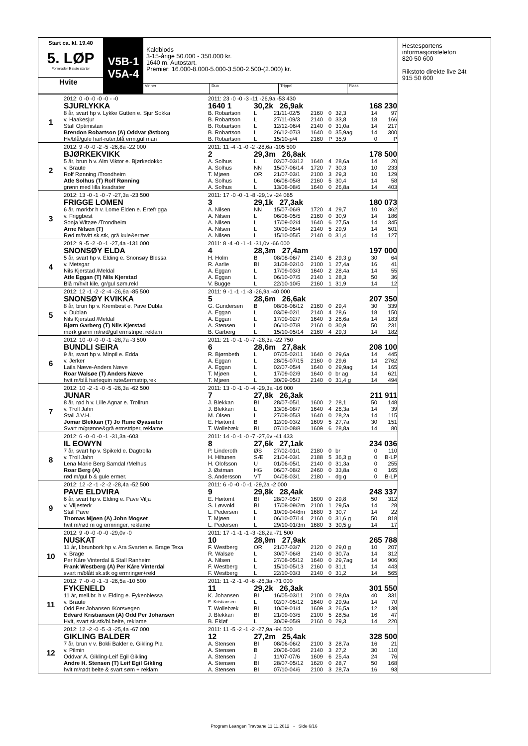Start ca. kl. 19.40
5. LØP
Formrader 5 siste starter
Hvite
V5B-1
V5A-4
Kaldblods
3-15-årige 50.000 - 350.000 kr.
1640 m. Autostart.
Premier: 16.000-8.000-5.000-3.500-2.500-(2.000) kr.
Vinner Duo Trippel Plass
| | 2012: 0 -0 -0 -0 -0 - -0 | 2011: 23 -0 -0 -3 -11 -26,9a -53 430 | | | | | | | |
| 1 | SJURLYKKA | 1640 1 | 30,2k 26,9ak | | | | | 168 230 | |
| | 8 år, svart hp v. Lykke Gutten e. Sjur Sokka | B. Robartson | L | 21/11-02/5 | 2160 | 0 | 32,3 | 14 | 97 |
| | v. Haakesjur | B. Robartson | L | 27/11-09/3 | 2140 | 0 | 33,8 | 18 | 166 |
| | Stall Optimistan | B. Robartson | L | 12/12-06/4 | 2140 | 0 | 31,0a | 14 | 217 |
| | Brendon Robartson (A) Oddvar Østborg | B. Robartson | L | 26/12-07/3 | 1640 | 0 | 35,9ag | 14 | 300 |
| | Hv/blå/gule harl-ruter,blå erm,gul man | B. Robartson | L | 15/10-p/4 | 2160 | P | 35,9 | 0 | P |
| | 2012: 9 -0 -0 -2 -5 -26,8a -22 000 | 2011: 11 -4 -1 -0 -2 -28,6a -105 500 | | | | | | | |
| 2 | BJØRKEKVIKK | 2 | 29,3m 26,8ak | | | | | 178 500 | |
| | 5 år, brun h v. Alm Viktor e. Bjørkedokko | A. Solhus | L | 02/07-03/12 | 1640 | 4 | 28,6a | 14 | 20 |
| | v. Braute | A. Solhus | NN | 15/07-06/14 | 1720 | 7 | 30,3 | 10 | 233 |
| | Rolf Rønning /Trondheim | T. Mjøen | OR | 21/07-03/1 | 2100 | 3 | 29,3 | 10 | 129 |
| | Atle Solhus (T) Rolf Rønning | A. Solhus | L | 06/08-05/8 | 2160 | 5 | 30,4 | 14 | 58 |
| | grønn med lilla kvadrater | A. Solhus | L | 13/08-08/6 | 1640 | 0 | 26,8a | 14 | 403 |
| | 2012: 13 -0 -1 -0 -7 -27,3a -23 500 | 2011: 17 -0 -0 -1 -8 -29,1v -24 065 | | | | | | | |
| 3 | FRIGGE LOMEN | 3 | 29,1k 27,3ak | | | | | 180 073 | |
| | 6 år, mørkbr h v. Lome Elden e. Ertefrigga | A. Nilsen | NN | 15/07-06/9 | 1720 | 4 | 29,7 | 10 | 362 |
| | v. Friggbest | A. Nilsen | L | 06/08-05/5 | 2160 | 0 | 30,9 | 14 | 186 |
| | Sonja Witzøe /Trondheim | A. Nilsen | L | 17/09-02/4 | 1640 | 6 | 27,5a | 14 | 345 |
| | Arne Nilsen (T) | A. Nilsen | L | 30/09-05/4 | 2140 | 5 | 29,9 | 14 | 501 |
| | Rød m/hvitt sk.stk, grå kule&ermer | A. Nilsen | L | 15/10-05/5 | 2140 | 0 | 31,4 | 14 | 127 |
| | 2012: 9 -5 -2 -0 -1 -27,4a -131 000 | 2011: 8 -4 -0 -1 -1 -31,0v -66 000 | | | | | | | |
| 4 | SNONSØY ELDA | 4 | 28,3m 27,4am | | | | | 197 000 | |
| | 5 år, svart hp v. Elding e. Snonsøy Blessa | H. Holm | B | 08/08-06/7 | 2140 | 6 | 29,3 g | 30 | 64 |
| | v. Metsgar | R. Aarlie | BI | 31/08-02/10 | 2100 | 1 | 27,4a | 16 | 41 |
| | Nils Kjerstad /Meldal | A. Eggan | L | 17/09-03/3 | 1640 | 2 | 28,4a | 14 | 55 |
| | Atle Eggan (T) Nils Kjerstad | A. Eggan | L | 06/10-07/5 | 2140 | 1 | 28,3 | 50 | 36 |
| | Blå m/hvit kile, gr/gul søm,rekl | V. Bugge | L | 22/10-10/5 | 2160 | 1 | 31,9 | 14 | 12 |
| | 2012: 12 -1 -2 -2 -4 -26,6a -85 500 | 2011: 9 -1 -1 -1 -3 -26,9a -40 000 | | | | | | | |
| 5 | SNONSØY KVIKKA | 5 | 28,6m 26,6ak | | | | | 207 350 | |
| | 8 år, brun hp v. Krembest e. Pave Dubla | G. Gundersen | B | 08/08-06/12 | 2160 | 0 | 29,4 | 30 | 339 |
| | v. Dublan | A. Eggan | L | 03/09-02/1 | 2140 | 4 | 28,6 | 18 | 150 |
| | Nils Kjerstad /Meldal | A. Eggan | L | 17/09-02/7 | 1640 | 3 | 26,6a | 14 | 183 |
| | Bjørn Garberg (T) Nils Kjerstad | A. Stensen | L | 06/10-07/8 | 2160 | 0 | 30,9 | 50 | 231 |
| | mørk grønn m/rød/gul ermstripe, reklam | B. Garberg | L | 15/10-05/14 | 2160 | 4 | 29,3 | 14 | 182 |
| | 2012: 10 -0 -0 -0 -1 -28,7a -3 500 | 2011: 21 -0 -1 -0 -7 -28,3a -22 750 | | | | | | | |
| 6 | BUNDLI SEIRA | 6 | 28,6m 27,8ak | | | | | 208 100 | |
| | 9 år, svart hp v. Minpil e. Edda | R. Bjørnbeth | L | 07/05-02/11 | 1640 | 0 | 29,6a | 14 | 445 |
| | v. Jerker | A. Eggan | L | 28/05-07/15 | 2160 | 0 | 29,6 | 14 | 2762 |
| | Laila Næve-Anders Næve | A. Eggan | L | 02/07-05/4 | 1640 | 0 | 29,9ag | 14 | 165 |
| | Roar Walsøe (T) Anders Næve | T. Mjøen | L | 17/09-02/9 | 1640 | 0 | br ag | 14 | 621 |
| | hvit m/blå harlequin rute&ermstrip,rek | T. Mjøen | L | 30/09-05/3 | 2140 | 0 | 31,4 g | 14 | 494 |
| | 2012: 10 -2 -1 -0 -5 -26,3a -62 500 | 2011: 13 -0 -1 -0 -4 -29,3a -16 000 | | | | | | | |
| 7 | JUNAR | 7 | 27,8k 26,3ak | | | | | 211 911 | |
| | 8 år, rød h v. Lille Agnar e. Trollrun | J. Blekkan | BI | 28/07-05/1 | 1600 | 2 | 28,1 | 50 | 148 |
| | v. Troll Jahn | J. Blekkan | L | 13/08-08/7 | 1640 | 4 | 26,3a | 14 | 39 |
| | Stall J.V.H. | M. Olsen | L | 27/08-05/3 | 1640 | 0 | 28,2a | 14 | 115 |
| | Jomar Blekkan (T) Jo Rune Øyasæter | E. Høitomt | B | 12/09-03/2 | 1609 | 5 | 27,7a | 30 | 151 |
| | Svart m/grønne&grå ermstriper, reklame | T. Wollebæk | BI | 07/10-08/8 | 1609 | 6 | 28,8a | 14 | 80 |
| | 2012: 6 -0 -0 -0 -1 -31,3a -603 | 2011: 14 -0 -1 -0 -7 -27,6v -41 433 | | | | | | | |
| 8 | IL EOWYN | 8 | 27,6k 27,1ak | | | | | 234 036 | |
| | 7 år, svart hp v. Spikeld e. Dagtrolla | P. Linderoth | ØS | 27/02-01/1 | 2180 | 0 | br | 0 | 110 |
| | v. Troll Jahn | H. Hiltunen | SÆ | 21/04-03/1 | 2188 | 5 | 36,3 g | 0 | B-LP |
| | Lena Marie Berg Samdal /Melhus | H. Olofsson | U | 01/06-05/1 | 2140 | 0 | 31,3a | 0 | 255 |
| | Roar Berg (A) | J. Østman | HG | 06/07-08/2 | 2460 | 0 | 33,8a | 0 | 165 |
| | rød m/gul b & gule ermer. | S. Andersson | VT | 04/08-03/1 | 2180 | - | dg g | 0 | B-LP |
| | 2012: 12 -2 -1 -2 -2 -28,4a -52 500 | 2011: 6 -0 -0 -0 -1 -29,2a -2 000 | | | | | | | |
| 9 | PAVE ELDVIRA | 9 | 29,8k 28,4ak | | | | | 248 337 | |
| | 6 år, svart hp v. Elding e. Pave Vilja | E. Høitomt | BI | 28/07-05/7 | 1600 | 0 | 29,8 | 50 | 312 |
| | v. Viljesterk | S. Løvvold | BI | 17/08-09/2m | 2100 | 1 | 29,5a | 14 | 28 |
| | Stall Pave | L. Pedersen | L | 10/09-04/8m | 1680 | 3 | 30,7 | 14 | 22 |
| | Thomas Mjøen (A) John Mogset | T. Mjøen | L | 06/10-07/14 | 2160 | 0 | 31,6 g | 50 | 818 |
| | hvit m/rød m og ermringer, reklame | L. Pedersen | L | 29/10-01/3m | 1680 | 3 | 30,5 g | 14 | 17 |
| | 2012: 9 -0 -0 -0 -0 -29,0v -0 | 2011: 17 -1 -1 -1 -3 -28,2a -71 500 | | | | | | | |
| 10 | NUSKAT | 10 | 28,9m 27,9ak | | | | | 265 788 | |
| | 11 år, l.brunbork hp v. Ara Svarten e. Brage Texa | F. Westberg | OR | 21/07-03/7 | 2120 | 0 | 29,0 g | 10 | 207 |
| | v. Brage | R. Walsøe | L | 30/07-06/8 | 2140 | 0 | 30,7a | 14 | 312 |
| | Per Kåre Vinterdal & Stall Ranheim | A. Nilsen | L | 27/08-05/12 | 1640 | 0 | 29,7ag | 14 | 906 |
| | Frank Westberg (A) Per Kåre Vinterdal | F. Westberg | L | 15/10-05/13 | 2160 | 0 | 31,1 | 14 | 443 |
| | svart m/blått sk.stk og ermringer+rekl | F. Westberg | L | 22/10-03/3 | 2140 | 0 | 31,2 | 14 | 565 |
| | 2012: 7 -0 -0 -1 -3 -26,5a -10 500 | 2011: 11 -2 -1 -0 -6 -26,3a -71 000 | | | | | | | |
| 11 | FYKENELD | 11 | 29,2k 26,3ak | | | | | 301 550 | |
| | 11 år, mell.br. h v. Elding e. Fykenblessa | K. Johansen | BI | 16/05-03/11 | 2100 | 0 | 28,0a | 40 | 331 |
| | v. Braute | E. Kristiansen | L | 02/07-05/12 | 1640 | 0 | 29,9a | 14 | 70 |
| | Odd Per Johansen /Korsvegen | T. Wollebæk | BI | 10/09-01/4 | 1609 | 3 | 26,5a | 12 | 138 |
| | Edvard Kristiansen (A) Odd Per Johansen | J. Blekkan | BI | 21/09-03/5 | 2100 | 5 | 28,5a | 16 | 47 |
| | Hvit, svart sk.stk/bl.belte, reklame | B. Ekløf | L | 30/09-05/9 | 2160 | 0 | 29,3 | 14 | 220 |
| | 2012: 12 -2 -0 -5 -3 -25,4a -67 000 | 2011: 11 -5 -2 -1 -2 -27,9a -94 500 | | | | | | | |
| 12 | GIKLING BALDER | 12 | 27,2m 25,4ak | | | | | 328 500 | |
| | 7 år, brun v v. Bokli Balder e. Gikling Pia | A. Stensen | BI | 08/06-06/2 | 2100 | 3 | 28,7a | 16 | 21 |
| | v. Pilmin | A. Stensen | B | 20/06-03/6 | 2140 | 3 | 27,2 | 30 | 110 |
| | Oddvar A. Gikling-Leif Egil Gikling | A. Stensen | J | 11/07-07/6 | 1609 | 6 | 25,4a | 24 | 76 |
| | Andre H. Stensen (T) Leif Egil Gikling | A. Stensen | BI | 28/07-05/12 | 1620 | 0 | 28,7 | 50 | 168 |
| | hvit m/rødt belte & svart søm + reklam | A. Stensen | BI | 07/10-04/6 | 2100 | 3 | 28,7a | 16 | 93 |
Hestesportens
informasjonstelefon
820 50 600
Rikstoto direkte live 24t
915 50 600
Program Leangen Travbane 11.11.2012 - Side 6/16